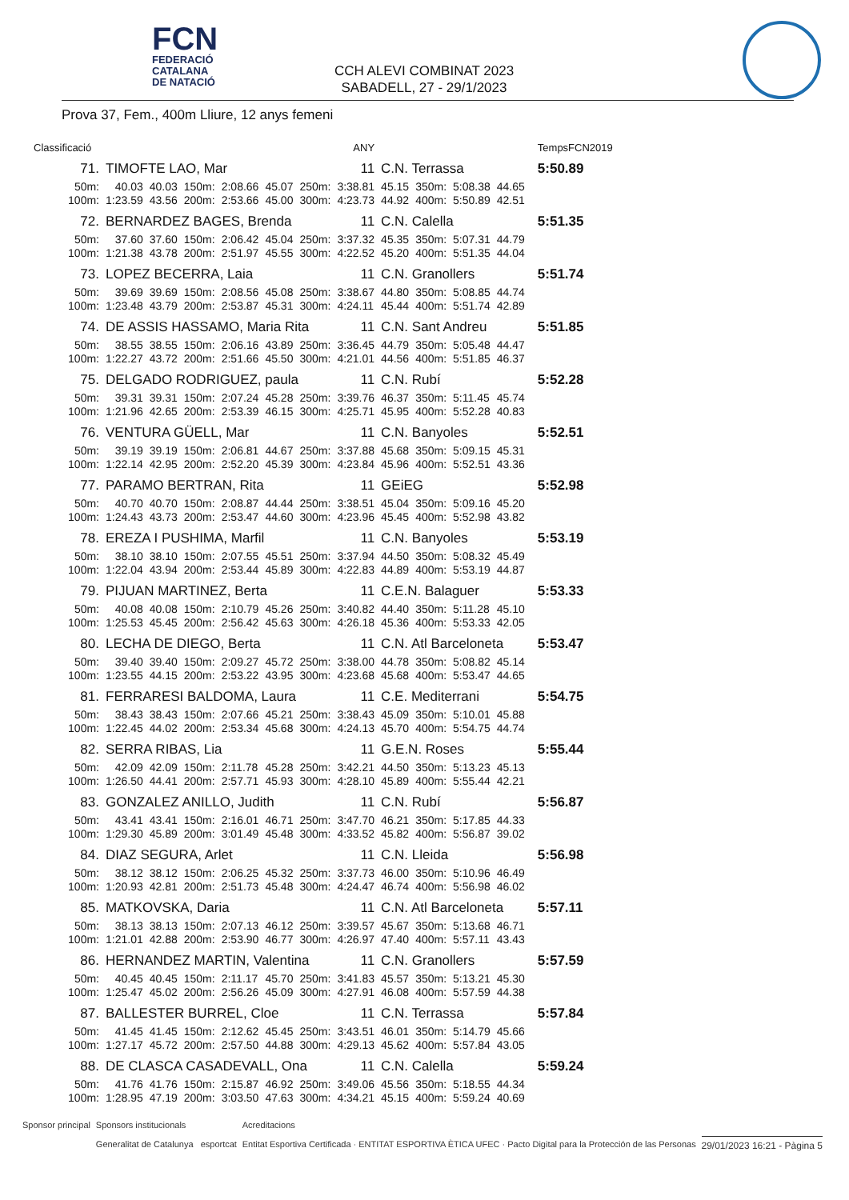FCN
FEDERACIÓ
CATALANA
DE NATACIÓ
CCH ALEVI COMBINAT 2023
SABADELL, 27 - 29/1/2023
Prova 37, Fem., 400m Lliure, 12 anys femeni
| Classificació | | | | | ANY | | | | | | | | TempsFCN2019 | |
| 71. | TIMOFTE LAO, Mar | | | | | | 11 | C.N. Terrassa | | | | | 5:50.89 | |
| 50m: | 40.03 | 40.03 | 150m: | 2:08.66 | 45.07 | 250m: | 3:38.81 | 45.15 | 350m: | 5:08.38 | 44.65 | | | |
| 100m: | 1:23.59 | 43.56 | 200m: | 2:53.66 | 45.00 | 300m: | 4:23.73 | 44.92 | 400m: | 5:50.89 | 42.51 | | | |
| 72. | BERNARDEZ BAGES, Brenda | | | | | | 11 | C.N. Calella | | | | | 5:51.35 | |
| 50m: | 37.60 | 37.60 | 150m: | 2:06.42 | 45.04 | 250m: | 3:37.32 | 45.35 | 350m: | 5:07.31 | 44.79 | | | |
| 100m: | 1:21.38 | 43.78 | 200m: | 2:51.97 | 45.55 | 300m: | 4:22.52 | 45.20 | 400m: | 5:51.35 | 44.04 | | | |
| 73. | LOPEZ BECERRA, Laia | | | | | | 11 | C.N. Granollers | | | | | 5:51.74 | |
| 50m: | 39.69 | 39.69 | 150m: | 2:08.56 | 45.08 | 250m: | 3:38.67 | 44.80 | 350m: | 5:08.85 | 44.74 | | | |
| 100m: | 1:23.48 | 43.79 | 200m: | 2:53.87 | 45.31 | 300m: | 4:24.11 | 45.44 | 400m: | 5:51.74 | 42.89 | | | |
| 74. | DE ASSIS HASSAMO, Maria Rita | | | | | | 11 | C.N. Sant Andreu | | | | | 5:51.85 | |
| 50m: | 38.55 | 38.55 | 150m: | 2:06.16 | 43.89 | 250m: | 3:36.45 | 44.79 | 350m: | 5:05.48 | 44.47 | | | |
| 100m: | 1:22.27 | 43.72 | 200m: | 2:51.66 | 45.50 | 300m: | 4:21.01 | 44.56 | 400m: | 5:51.85 | 46.37 | | | |
| 75. | DELGADO RODRIGUEZ, paula | | | | | | 11 | C.N. Rubí | | | | | 5:52.28 | |
| 50m: | 39.31 | 39.31 | 150m: | 2:07.24 | 45.28 | 250m: | 3:39.76 | 46.37 | 350m: | 5:11.45 | 45.74 | | | |
| 100m: | 1:21.96 | 42.65 | 200m: | 2:53.39 | 46.15 | 300m: | 4:25.71 | 45.95 | 400m: | 5:52.28 | 40.83 | | | |
| 76. | VENTURA GÜELL, Mar | | | | | | 11 | C.N. Banyoles | | | | | 5:52.51 | |
| 50m: | 39.19 | 39.19 | 150m: | 2:06.81 | 44.67 | 250m: | 3:37.88 | 45.68 | 350m: | 5:09.15 | 45.31 | | | |
| 100m: | 1:22.14 | 42.95 | 200m: | 2:52.20 | 45.39 | 300m: | 4:23.84 | 45.96 | 400m: | 5:52.51 | 43.36 | | | |
| 77. | PARAMO BERTRAN, Rita | | | | | | 11 | GEiEG | | | | | 5:52.98 | |
| 50m: | 40.70 | 40.70 | 150m: | 2:08.87 | 44.44 | 250m: | 3:38.51 | 45.04 | 350m: | 5:09.16 | 45.20 | | | |
| 100m: | 1:24.43 | 43.73 | 200m: | 2:53.47 | 44.60 | 300m: | 4:23.96 | 45.45 | 400m: | 5:52.98 | 43.82 | | | |
| 78. | EREZA I PUSHIMA, Marfil | | | | | | 11 | C.N. Banyoles | | | | | 5:53.19 | |
| 50m: | 38.10 | 38.10 | 150m: | 2:07.55 | 45.51 | 250m: | 3:37.94 | 44.50 | 350m: | 5:08.32 | 45.49 | | | |
| 100m: | 1:22.04 | 43.94 | 200m: | 2:53.44 | 45.89 | 300m: | 4:22.83 | 44.89 | 400m: | 5:53.19 | 44.87 | | | |
| 79. | PIJUAN MARTINEZ, Berta | | | | | | 11 | C.E.N. Balaguer | | | | | 5:53.33 | |
| 50m: | 40.08 | 40.08 | 150m: | 2:10.79 | 45.26 | 250m: | 3:40.82 | 44.40 | 350m: | 5:11.28 | 45.10 | | | |
| 100m: | 1:25.53 | 45.45 | 200m: | 2:56.42 | 45.63 | 300m: | 4:26.18 | 45.36 | 400m: | 5:53.33 | 42.05 | | | |
| 80. | LECHA DE DIEGO, Berta | | | | | | 11 | C.N. Atl Barceloneta | | | | | 5:53.47 | |
| 50m: | 39.40 | 39.40 | 150m: | 2:09.27 | 45.72 | 250m: | 3:38.00 | 44.78 | 350m: | 5:08.82 | 45.14 | | | |
| 100m: | 1:23.55 | 44.15 | 200m: | 2:53.22 | 43.95 | 300m: | 4:23.68 | 45.68 | 400m: | 5:53.47 | 44.65 | | | |
| 81. | FERRARESI BALDOMA, Laura | | | | | | 11 | C.E. Mediterrani | | | | | 5:54.75 | |
| 50m: | 38.43 | 38.43 | 150m: | 2:07.66 | 45.21 | 250m: | 3:38.43 | 45.09 | 350m: | 5:10.01 | 45.88 | | | |
| 100m: | 1:22.45 | 44.02 | 200m: | 2:53.34 | 45.68 | 300m: | 4:24.13 | 45.70 | 400m: | 5:54.75 | 44.74 | | | |
| 82. | SERRA RIBAS, Lia | | | | | | 11 | G.E.N. Roses | | | | | 5:55.44 | |
| 50m: | 42.09 | 42.09 | 150m: | 2:11.78 | 45.28 | 250m: | 3:42.21 | 44.50 | 350m: | 5:13.23 | 45.13 | | | |
| 100m: | 1:26.50 | 44.41 | 200m: | 2:57.71 | 45.93 | 300m: | 4:28.10 | 45.89 | 400m: | 5:55.44 | 42.21 | | | |
| 83. | GONZALEZ ANILLO, Judith | | | | | | 11 | C.N. Rubí | | | | | 5:56.87 | |
| 50m: | 43.41 | 43.41 | 150m: | 2:16.01 | 46.71 | 250m: | 3:47.70 | 46.21 | 350m: | 5:17.85 | 44.33 | | | |
| 100m: | 1:29.30 | 45.89 | 200m: | 3:01.49 | 45.48 | 300m: | 4:33.52 | 45.82 | 400m: | 5:56.87 | 39.02 | | | |
| 84. | DIAZ SEGURA, Arlet | | | | | | 11 | C.N. Lleida | | | | | 5:56.98 | |
| 50m: | 38.12 | 38.12 | 150m: | 2:06.25 | 45.32 | 250m: | 3:37.73 | 46.00 | 350m: | 5:10.96 | 46.49 | | | |
| 100m: | 1:20.93 | 42.81 | 200m: | 2:51.73 | 45.48 | 300m: | 4:24.47 | 46.74 | 400m: | 5:56.98 | 46.02 | | | |
| 85. | MATKOVSKA, Daria | | | | | | 11 | C.N. Atl Barceloneta | | | | | 5:57.11 | |
| 50m: | 38.13 | 38.13 | 150m: | 2:07.13 | 46.12 | 250m: | 3:39.57 | 45.67 | 350m: | 5:13.68 | 46.71 | | | |
| 100m: | 1:21.01 | 42.88 | 200m: | 2:53.90 | 46.77 | 300m: | 4:26.97 | 47.40 | 400m: | 5:57.11 | 43.43 | | | |
| 86. | HERNANDEZ MARTIN, Valentina | | | | | | 11 | C.N. Granollers | | | | | 5:57.59 | |
| 50m: | 40.45 | 40.45 | 150m: | 2:11.17 | 45.70 | 250m: | 3:41.83 | 45.57 | 350m: | 5:13.21 | 45.30 | | | |
| 100m: | 1:25.47 | 45.02 | 200m: | 2:56.26 | 45.09 | 300m: | 4:27.91 | 46.08 | 400m: | 5:57.59 | 44.38 | | | |
| 87. | BALLESTER BURREL, Cloe | | | | | | 11 | C.N. Terrassa | | | | | 5:57.84 | |
| 50m: | 41.45 | 41.45 | 150m: | 2:12.62 | 45.45 | 250m: | 3:43.51 | 46.01 | 350m: | 5:14.79 | 45.66 | | | |
| 100m: | 1:27.17 | 45.72 | 200m: | 2:57.50 | 44.88 | 300m: | 4:29.13 | 45.62 | 400m: | 5:57.84 | 43.05 | | | |
| 88. | DE CLASCA CASADEVALL, Ona | | | | | | 11 | C.N. Calella | | | | | 5:59.24 | |
| 50m: | 41.76 | 41.76 | 150m: | 2:15.87 | 46.92 | 250m: | 3:49.06 | 45.56 | 350m: | 5:18.55 | 44.34 | | | |
| 100m: | 1:28.95 | 47.19 | 200m: | 3:03.50 | 47.63 | 300m: | 4:34.21 | 45.15 | 400m: | 5:59.24 | 40.69 | | | |
Sponsor principal Sponsors institucionals
Generalitat de Catalunya esportcat Acreditacions
Entitat Esportiva Certificada · ENTITAT ESPORTIVA ÈTICA UFEC · Pacto Digital para la Protección de las Personas 29/01/2023 16:21 - Pàgina 5